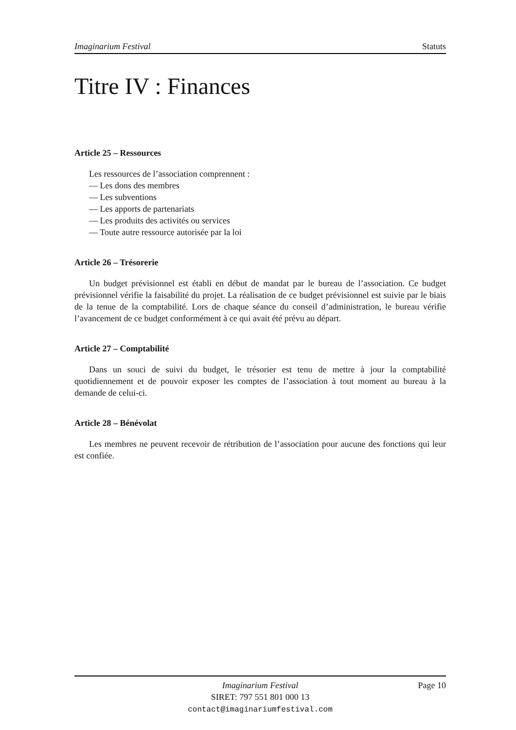Imaginarium Festival Statuts
Titre IV : Finances
Article 25 – Ressources
Les ressources de l’association comprennent :
— Les dons des membres
— Les subventions
— Les apports de partenariats
— Les produits des activités ou services
— Toute autre ressource autorisée par la loi
Article 26 – Trésorerie
Un budget prévisionnel est établi en début de mandat par le bureau de l’association. Ce budget prévisionnel vérifie la faisabilité du projet. La réalisation de ce budget prévisionnel est suivie par le biais de la tenue de la comptabilité. Lors de chaque séance du conseil d’administration, le bureau vérifie l’avancement de ce budget conformément à ce qui avait été prévu au départ.
Article 27 – Comptabilité
Dans un souci de suivi du budget, le trésorier est tenu de mettre à jour la comptabilité quotidiennement et de pouvoir exposer les comptes de l’association à tout moment au bureau à la demande de celui-ci.
Article 28 – Bénévolat
Les membres ne peuvent recevoir de rétribution de l’association pour aucune des fonctions qui leur est confiée.
Imaginarium Festival Page 10
SIRET: 797 551 801 000 13
contact@imaginariumfestival.com